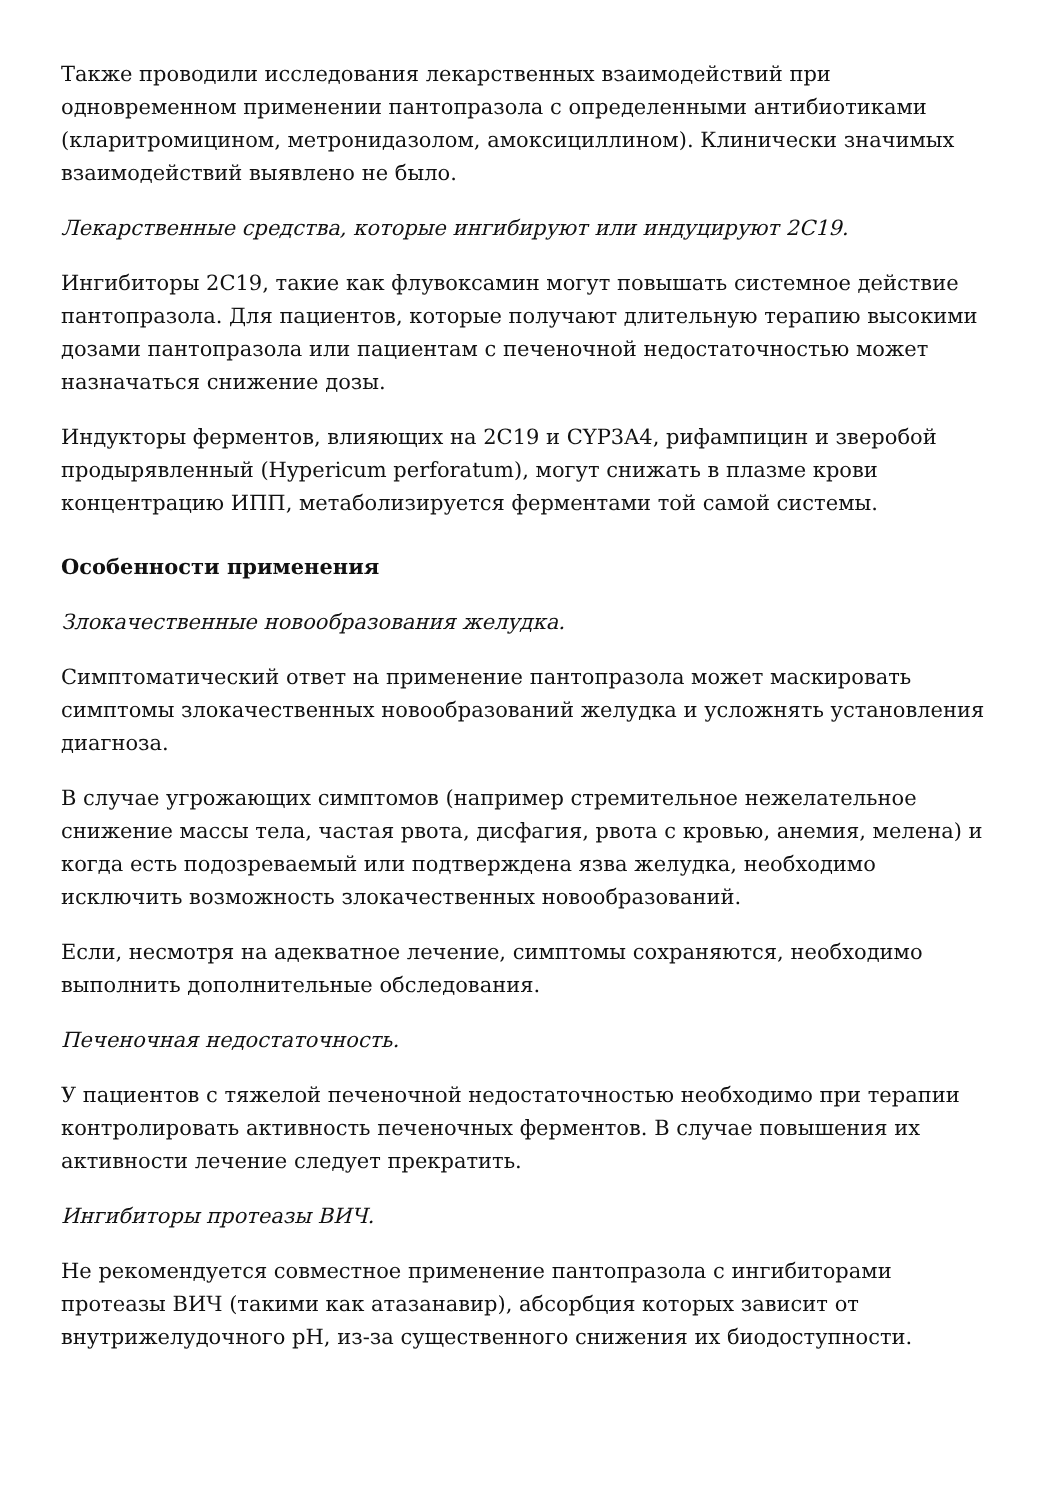Также проводили исследования лекарственных взаимодействий при одновременном применении пантопразола с определенными антибиотиками (кларитромицином, метронидазолом, амоксициллином). Клинически значимых взаимодействий выявлено не было.
Лекарственные средства, которые ингибируют или индуцируют 2C19.
Ингибиторы 2C19, такие как флувоксамин могут повышать системное действие пантопразола. Для пациентов, которые получают длительную терапию высокими дозами пантопразола или пациентам с печеночной недостаточностью может назначаться снижение дозы.
Индукторы ферментов, влияющих на 2C19 и CYP3A4, рифампицин и зверобой продырявленный (Hypericum perforatum), могут снижать в плазме крови концентрацию ИПП, метаболизируется ферментами той самой системы.
Особенности применения
Злокачественные новообразования желудка.
Симптоматический ответ на применение пантопразола может маскировать симптомы злокачественных новообразований желудка и усложнять установления диагноза.
В случае угрожающих симптомов (например стремительное нежелательное снижение массы тела, частая рвота, дисфагия, рвота с кровью, анемия, мелена) и когда есть подозреваемый или подтверждена язва желудка, необходимо исключить возможность злокачественных новообразований.
Если, несмотря на адекватное лечение, симптомы сохраняются, необходимо выполнить дополнительные обследования.
Печеночная недостаточность.
У пациентов с тяжелой печеночной недостаточностью необходимо при терапии контролировать активность печеночных ферментов. В случае повышения их активности лечение следует прекратить.
Ингибиторы протеазы ВИЧ.
Не рекомендуется совместное применение пантопразола с ингибиторами протеазы ВИЧ (такими как атазанавир), абсорбция которых зависит от внутрижелудочного pH, из-за существенного снижения их биодоступности.